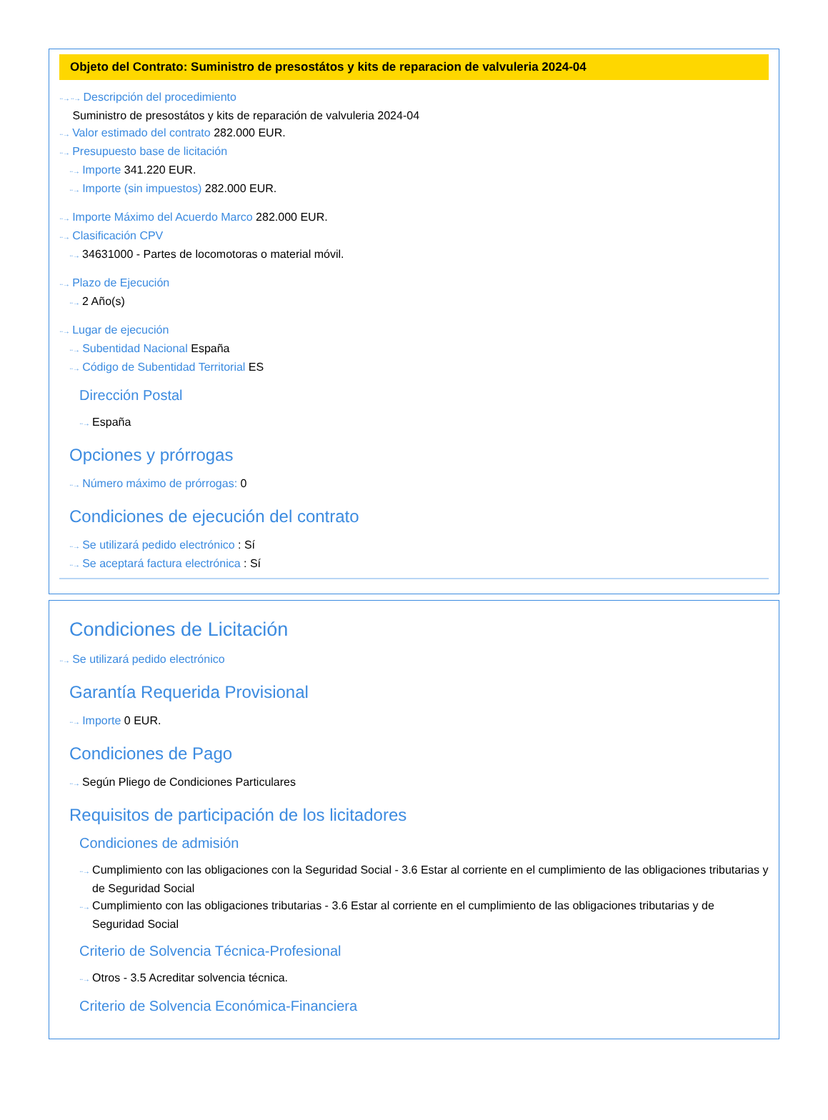Objeto del Contrato: Suministro de presostátos y kits de reparacion de valvuleria 2024-04
··→ ··→ Descripción del procedimiento
Suministro de presostátos y kits de reparación de valvuleria 2024-04
··→ Valor estimado del contrato 282.000 EUR.
··→ Presupuesto base de licitación
··→ Importe 341.220 EUR.
··→ Importe (sin impuestos) 282.000 EUR.
··→ Importe Máximo del Acuerdo Marco 282.000 EUR.
··→ Clasificación CPV
··→ 34631000 - Partes de locomotoras o material móvil.
··→ Plazo de Ejecución
··→ 2 Año(s)
··→ Lugar de ejecución
··→ Subentidad Nacional España
··→ Código de Subentidad Territorial ES
Dirección Postal
··→ España
Opciones y prórrogas
··→ Número máximo de prórrogas: 0
Condiciones de ejecución del contrato
··→ Se utilizará pedido electrónico : Sí
··→ Se aceptará factura electrónica : Sí
Condiciones de Licitación
··→ Se utilizará pedido electrónico
Garantía Requerida Provisional
··→ Importe 0 EUR.
Condiciones de Pago
··→ Según Pliego de Condiciones Particulares
Requisitos de participación de los licitadores
Condiciones de admisión
··→ Cumplimiento con las obligaciones con la Seguridad Social - 3.6 Estar al corriente en el cumplimiento de las obligaciones tributarias y de Seguridad Social
··→ Cumplimiento con las obligaciones tributarias - 3.6 Estar al corriente en el cumplimiento de las obligaciones tributarias y de Seguridad Social
Criterio de Solvencia Técnica-Profesional
··→ Otros - 3.5 Acreditar solvencia técnica.
Criterio de Solvencia Económica-Financiera